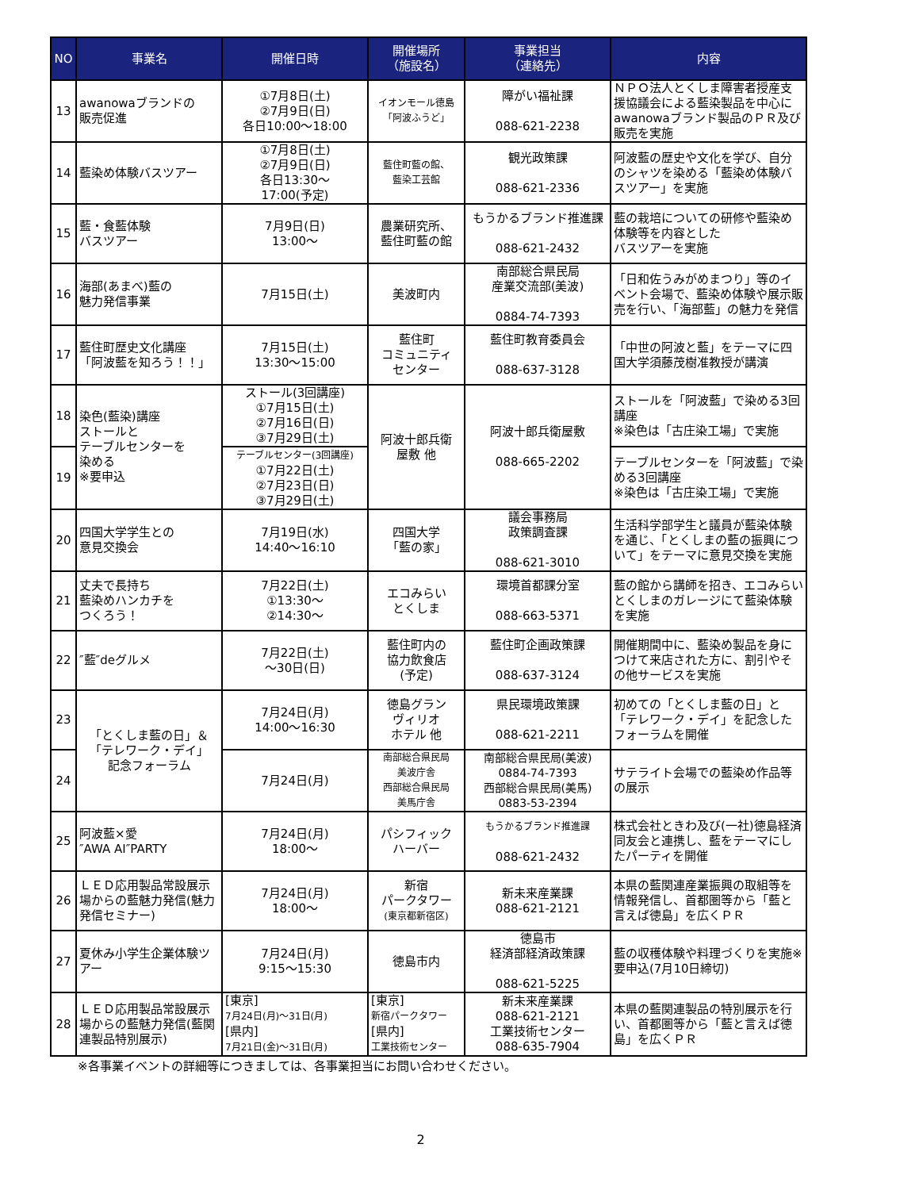| NO | 事業名 | 開催日時 | 開催場所 （施設名） | 事業担当 （連絡先） | 内容 |
| --- | --- | --- | --- | --- | --- |
| 13 | awanowaブランドの 販売促進 | ①7月8日(土) ②7月9日(日) 各日10:00～18:00 | イオンモール徳島 「阿波ふうど」 | 障がい福祉課 088-621-2238 | ＮＰＯ法人とくしま障害者授産支援協議会による藍染製品を中心にawanowaブランド製品のＰＲ及び販売を実施 |
| 14 | 藍染め体験バスツアー | ①7月8日(土) ②7月9日(日) 各日13:30～ 17:00(予定) | 藍住町藍の館、 藍染工芸館 | 観光政策課 088-621-2336 | 阿波藍の歴史や文化を学び、自分のシャツを染める「藍染め体験バスツアー」を実施 |
| 15 | 藍・食藍体験 バスツアー | 7月9日(日) 13:00～ | 農業研究所、 藍住町藍の館 | もうかるブランド推進課 088-621-2432 | 藍の栽培についての研修や藍染め体験等を内容とした バスツアーを実施 |
| 16 | 海部(あまべ)藍の 魅力発信事業 | 7月15日(土) | 美波町内 | 南部総合県民局 産業交流部(美波) 0884-74-7393 | 「日和佐うみがめまつり」等のイベント会場で、藍染め体験や展示販売を行い、「海部藍」の魅力を発信 |
| 17 | 藍住町歴史文化講座 「阿波藍を知ろう！！」 | 7月15日(土) 13:30～15:00 | 藍住町 コミュニティ センター | 藍住町教育委員会 088-637-3128 | 「中世の阿波と藍」をテーマに四国大学須藤茂樹准教授が講演 |
| 18 | 染色(藍染)講座 ストールと テーブルセンターを 染める ※要申込 | ストール(3回講座) ①7月15日(土) ②7月16日(日) ③7月29日(土) | 阿波十郎兵衛 屋敷 他 | 阿波十郎兵衛屋敷 088-665-2202 | ストールを「阿波藍」で染める3回講座 ※染色は「古庄染工場」で実施 |
| 19 | | テーブルセンター(3回講座) ①7月22日(土) ②7月23日(日) ③7月29日(土) | | | テーブルセンターを「阿波藍」で染める3回講座 ※染色は「古庄染工場」で実施 |
| 20 | 四国大学学生との 意見交換会 | 7月19日(水) 14:40～16:10 | 四国大学 「藍の家」 | 議会事務局 政策調査課 088-621-3010 | 生活科学部学生と議員が藍染体験を通じ、「とくしまの藍の振興について」をテーマに意見交換を実施 |
| 21 | 丈夫で長持ち 藍染めハンカチを つくろう！ | 7月22日(土) ①13:30～ ②14:30～ | エコみらい とくしま | 環境首都課分室 088-663-5371 | 藍の館から講師を招き、エコみらいとくしまのガレージにて藍染体験を実施 |
| 22 | ″藍″deグルメ | 7月22日(土) ～30日(日) | 藍住町内の 協力飲食店 (予定) | 藍住町企画政策課 088-637-3124 | 開催期間中に、藍染め製品を身につけて来店された方に、割引やその他サービスを実施 |
| 23 | 「とくしま藍の日」＆ 「テレワーク・デイ」 記念フォーラム | 7月24日(月) 14:00～16:30 | 徳島グラン ヴィリオ ホテル 他 | 県民環境政策課 088-621-2211 | 初めての「とくしま藍の日」と「テレワーク・デイ」を記念したフォーラムを開催 |
| 24 | | 7月24日(月) | 南部総合県民局 美波庁舎 西部総合県民局 美馬庁舎 | 南部総合県民局(美波) 0884-74-7393 西部総合県民局(美馬) 0883-53-2394 | サテライト会場での藍染め作品等の展示 |
| 25 | 阿波藍×愛 ″AWA AI″PARTY | 7月24日(月) 18:00～ | パシフィック ハーバー | もうかるブランド推進課 088-621-2432 | 株式会社ときわ及び(一社)徳島経済同友会と連携し、藍をテーマにしたパーティを開催 |
| 26 | ＬＥＤ応用製品常設展示場からの藍魅力発信(魅力発信セミナー) | 7月24日(月) 18:00～ | 新宿 パークタワー (東京都新宿区) | 新未来産業課 088-621-2121 | 本県の藍関連産業振興の取組等を情報発信し、首都圏等から「藍と言えば徳島」を広くＰＲ |
| 27 | 夏休み小学生企業体験ツアー | 7月24日(月) 9:15～15:30 | 徳島市内 | 徳島市 経済部経済政策課 088-621-5225 | 藍の収穫体験や料理づくりを実施※要申込(7月10日締切) |
| 28 | ＬＥＤ応用製品常設展示場からの藍魅力発信(藍関連製品特別展示) | [東京] 7月24日(月)～31日(月) [県内] 7月21日(金)～31日(月) | [東京] 新宿パークタワー [県内] 工業技術センター | 新未来産業課 088-621-2121 工業技術センター 088-635-7904 | 本県の藍関連製品の特別展示を行い、首都圏等から「藍と言えば徳島」を広くＰＲ |
※各事業イベントの詳細等につきましては、各事業担当にお問い合わせください。
2